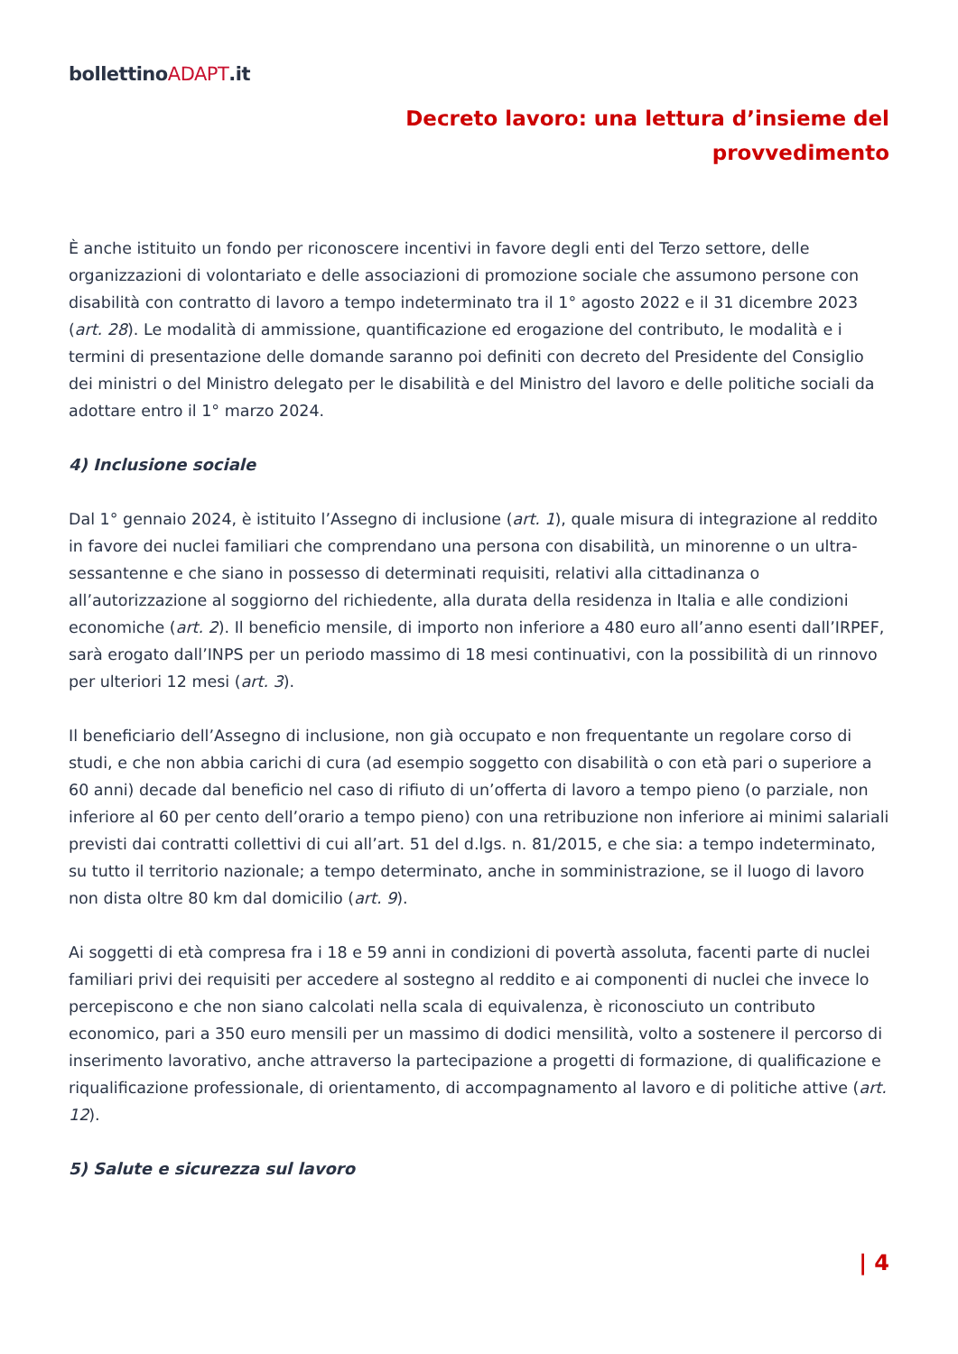bollettinoADAPT.it
Decreto lavoro: una lettura d’insieme del
provvedimento
È anche istituito un fondo per riconoscere incentivi in favore degli enti del Terzo settore, delle organizzazioni di volontariato e delle associazioni di promozione sociale che assumono persone con disabilità con contratto di lavoro a tempo indeterminato tra il 1° agosto 2022 e il 31 dicembre 2023 (art. 28). Le modalità di ammissione, quantificazione ed erogazione del contributo, le modalità e i termini di presentazione delle domande saranno poi definiti con decreto del Presidente del Consiglio dei ministri o del Ministro delegato per le disabilità e del Ministro del lavoro e delle politiche sociali da adottare entro il 1° marzo 2024.
4) Inclusione sociale
Dal 1° gennaio 2024, è istituito l’Assegno di inclusione (art. 1), quale misura di integrazione al reddito in favore dei nuclei familiari che comprendano una persona con disabilità, un minorenne o un ultra-sessantenne e che siano in possesso di determinati requisiti, relativi alla cittadinanza o all’autorizzazione al soggiorno del richiedente, alla durata della residenza in Italia e alle condizioni economiche (art. 2). Il beneficio mensile, di importo non inferiore a 480 euro all’anno esenti dall’IRPEF, sarà erogato dall’INPS per un periodo massimo di 18 mesi continuativi, con la possibilità di un rinnovo per ulteriori 12 mesi (art. 3).
Il beneficiario dell’Assegno di inclusione, non già occupato e non frequentante un regolare corso di studi, e che non abbia carichi di cura (ad esempio soggetto con disabilità o con età pari o superiore a 60 anni) decade dal beneficio nel caso di rifiuto di un’offerta di lavoro a tempo pieno (o parziale, non inferiore al 60 per cento dell’orario a tempo pieno) con una retribuzione non inferiore ai minimi salariali previsti dai contratti collettivi di cui all’art. 51 del d.lgs. n. 81/2015, e che sia: a tempo indeterminato, su tutto il territorio nazionale; a tempo determinato, anche in somministrazione, se il luogo di lavoro non dista oltre 80 km dal domicilio (art. 9).
Ai soggetti di età compresa fra i 18 e 59 anni in condizioni di povertà assoluta, facenti parte di nuclei familiari privi dei requisiti per accedere al sostegno al reddito e ai componenti di nuclei che invece lo percepiscono e che non siano calcolati nella scala di equivalenza, è riconosciuto un contributo economico, pari a 350 euro mensili per un massimo di dodici mensilità, volto a sostenere il percorso di inserimento lavorativo, anche attraverso la partecipazione a progetti di formazione, di qualificazione e riqualificazione professionale, di orientamento, di accompagnamento al lavoro e di politiche attive (art. 12).
5) Salute e sicurezza sul lavoro
| 4